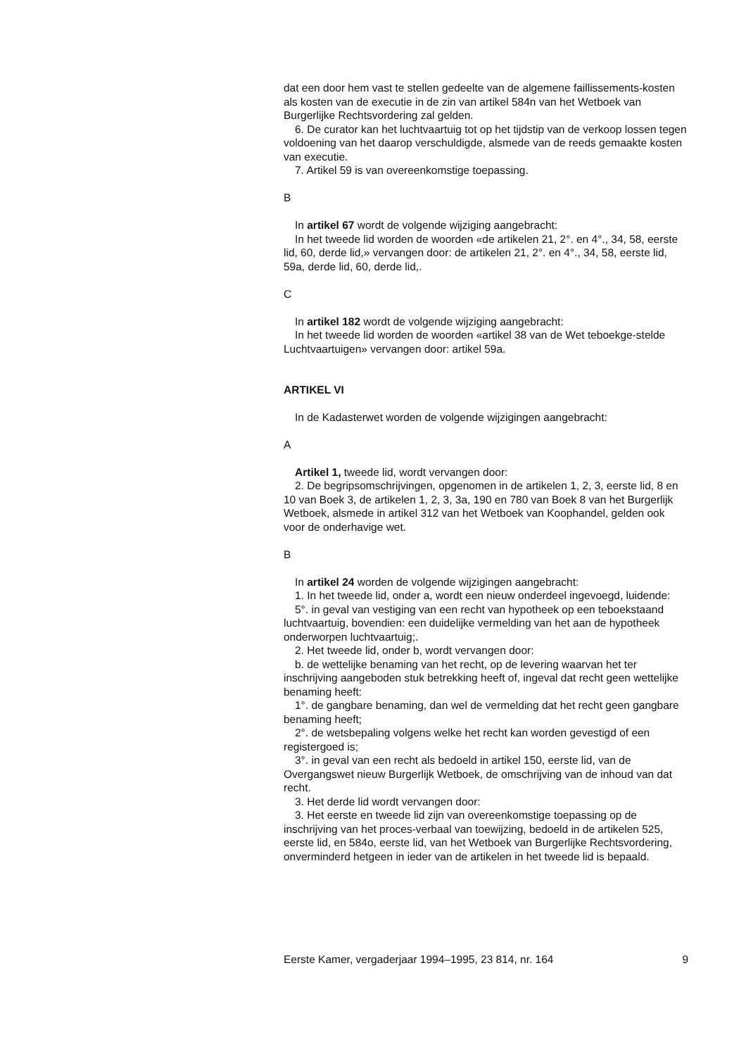dat een door hem vast te stellen gedeelte van de algemene faillissements-kosten als kosten van de executie in de zin van artikel 584n van het Wetboek van Burgerlijke Rechtsvordering zal gelden.
6. De curator kan het luchtvaartuig tot op het tijdstip van de verkoop lossen tegen voldoening van het daarop verschuldigde, alsmede van de reeds gemaakte kosten van executie.
7. Artikel 59 is van overeenkomstige toepassing.
B
In artikel 67 wordt de volgende wijziging aangebracht:
In het tweede lid worden de woorden «de artikelen 21, 2°. en 4°., 34, 58, eerste lid, 60, derde lid,» vervangen door: de artikelen 21, 2°. en 4°., 34, 58, eerste lid, 59a, derde lid, 60, derde lid,.
C
In artikel 182 wordt de volgende wijziging aangebracht:
In het tweede lid worden de woorden «artikel 38 van de Wet teboekge-stelde Luchtvaartuigen» vervangen door: artikel 59a.
ARTIKEL VI
In de Kadasterwet worden de volgende wijzigingen aangebracht:
A
Artikel 1, tweede lid, wordt vervangen door:
2. De begripsomschrijvingen, opgenomen in de artikelen 1, 2, 3, eerste lid, 8 en 10 van Boek 3, de artikelen 1, 2, 3, 3a, 190 en 780 van Boek 8 van het Burgerlijk Wetboek, alsmede in artikel 312 van het Wetboek van Koophandel, gelden ook voor de onderhavige wet.
B
In artikel 24 worden de volgende wijzigingen aangebracht:
1. In het tweede lid, onder a, wordt een nieuw onderdeel ingevoegd, luidende:
5°. in geval van vestiging van een recht van hypotheek op een teboekstaand luchtvaartuig, bovendien: een duidelijke vermelding van het aan de hypotheek onderworpen luchtvaartuig;.
2. Het tweede lid, onder b, wordt vervangen door:
b. de wettelijke benaming van het recht, op de levering waarvan het ter inschrijving aangeboden stuk betrekking heeft of, ingeval dat recht geen wettelijke benaming heeft:
1°. de gangbare benaming, dan wel de vermelding dat het recht geen gangbare benaming heeft;
2°. de wetsbepaling volgens welke het recht kan worden gevestigd of een registergoed is;
3°. in geval van een recht als bedoeld in artikel 150, eerste lid, van de Overgangswet nieuw Burgerlijk Wetboek, de omschrijving van de inhoud van dat recht.
3. Het derde lid wordt vervangen door:
3. Het eerste en tweede lid zijn van overeenkomstige toepassing op de inschrijving van het proces-verbaal van toewijzing, bedoeld in de artikelen 525, eerste lid, en 584o, eerste lid, van het Wetboek van Burgerlijke Rechtsvordering, onverminderd hetgeen in ieder van de artikelen in het tweede lid is bepaald.
Eerste Kamer, vergaderjaar 1994–1995, 23 814, nr. 164 9